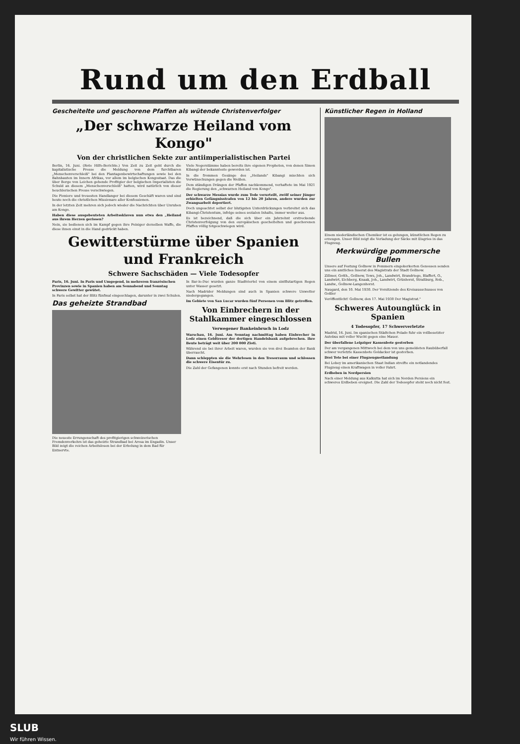Rund um den Erdball
Gescheitelte und geschorene Pfaffen als wütende Christenverfolger
„Der schwarze Heiland vom Kongo"
Von der christlichen Sekte zur antiimperialistischen Partei
Berlin, 16. Juni. (Rote Hilfe-Berichte.) Von Zeit zu Zeit geht durch die kapitalistische Presse die Meldung von dem furchtbaren „Menschenverschleiß" bei den Plantagenbewirtschaftungen sowie bei den Bahnbauten im Innern Afrikas, vor allem im belgischen Kongostaat. Das die über Berge von Leichen gehende Profitgier der belgischen Imperialisten die Schuld an diesem „Menschenverschleiß" hatten, wird natürlich von dieser heuchlerischen Presse verschwiegen.
Die Pioniere und treuesten Handlanger bei diesem Geschäft waren und sind heute noch die christlichen Missionare aller Konfessionen.
In der letzten Zeit mehren sich jedoch wieder die Nachrichten über Unruhen am Kongo.
Haben diese ausgebeuteten Arbeitssklaven nun etwa den „Heiland aus ihrem Herzen gerissen?
Nein, sie bedienen sich im Kampf gegen ihre Peiniger derselben Waffe, die diese ihnen einst in die Hand gedrückt haben.
Viele Negerstämme haben bereits ihre eigenen Propheten, von denen Simon Kibangi der bekannteste geworden ist.
In die frommen Gesänge des „Heilands" Kibangi mischten sich Verwünschungen gegen die Weißen.
Dem ständigen Drängen der Pfaffen nachkommend, verhaftete im Mai 1921 die Regierung den „schwarzen Heiland von Kongo".
Der schwarze Messias wurde zum Tode verurteilt, zwölf seiner Jünger erhielten Gefängnisstrafen von 12 bis 20 Jahren, andere wurden zur Zwangsarbeit deportiert.
Doch ungeachtet selbst der blutigsten Unterdrückungen verbreitet sich das Kibangi-Christentum, infolge seines sozialen Inhalts, immer weiter aus.
Es ist bezeichnend, daß die sich über ein Jahrzehnt erstreckende Christenverfolgung von den europäischen gescheitelten und geschorenen Pfaffen völlig totgeschwiegen wird.
Gewitterstürme über Spanien und Frankreich
Schwere Sachschäden — Viele Todesopfer
Paris, 16. Juni. In Paris und Umgegend, in mehreren französischen Provinzen sowie in Spanien haben am Sonnabend und Sonntag schwere Gewitter gewütet.
In Paris selbst hat der Blitz fünfmal eingeschlagen, darunter in zwei Schulen.
Das geheizte Strandbad
Die neueste Errungenschaft des profitgierigen schweizerischen Fremdenverkehrs ist das geheizte Strandbad bei Arosa im Engadin. Unser Bild zeigt die reichen Arbeitslosen bei der Erholung in dem Bad für Entnervte.
In Bar-le-Duc wurden ganze Stadtviertel von einem sintflutartigen Regen unter Wasser gesetzt.
Nach Madrider Meldungen sind auch in Spanien schwere Unwetter niedergegangen.
Im Gebiete von San Lucar wurden fünf Personen vom Blitz getroffen.
Von Einbrechern in der Stahlkammer eingeschlossen
Verwegener Bankeinbruch in Lodz
Warschau, 16. Juni. Am Sonntag nachmittag haben Einbrecher in Lodz einen Geldtresor der dortigen Handelsbank aufgebrochen. Ihre Beute beträgt weit über 200 000 Zloti.
Während sie bei ihrer Arbeit waren, wurden sie von drei Beamten der Bank überrascht.
Dann schleppten sie die Wehrlosen in den Tresorraum und schlossen die schwere Eisentür zu.
Die Zahl der Gefangenen konnte erst nach Stunden befreit werden.
Künstlicher Regen in Holland
Einem niederländischen Chemiker ist es gelungen, künstlichen Regen zu erzeugen. Unser Bild zeigt die Verladung der Säcke mit Eisgries in das Flugzeug.
Merkwürdige pommersche Bullen
Unsere auf Festung Gollnow in Pommern eingekerkerten Genossen senden uns ein amtliches Inserat des Magistrats der Stadt Gollnow.
Zillmer, Gotth., Gollnow, Tews, Joh., Landwirt, Brandriege, Blaffert, O., Landwirt, Eichberg, Knaak, Joh., Landwirt, Grünhorst, Straßburg, Rob., Landw., Gollnow-Langenhorst.
Naugard, den 10. Mai 1930. Der Vorsitzende des Kreisausschusses von Goßler
Veröffentlicht! Gollnow, den 17. Mai 1930 Der Magistrat."
Schweres Autounglück in Spanien
4 Todesopfer, 17 Schwerverletzte
Madrid, 16. Juni. Im spanischen Städtchen Polado fuhr ein vollbesetzter Autobus mit voller Wucht gegen eine Mauer.
Der überfallene Leipziger Kassenbote gestorben
Der am vergangenen Mittwoch bei dem von uns gemeldeten Raubüberfall schwer verletzte Kassenbote Goldacker ist gestorben.
Drei Tote bei einer Flugzeugnotlandung
Bei Lobey im amerikanischen Staat Indian streifte ein notlandendes Flugzeug einen Kraftwagen in voller Fahrt.
Erdbeben in Nordpersien
Nach einer Meldung aus Kalkutta hat sich im Norden Persiens ein schweres Erdbeben ereignet. Die Zahl der Todesopfer steht noch nicht fest.
SLUB
Wir führen Wissen.